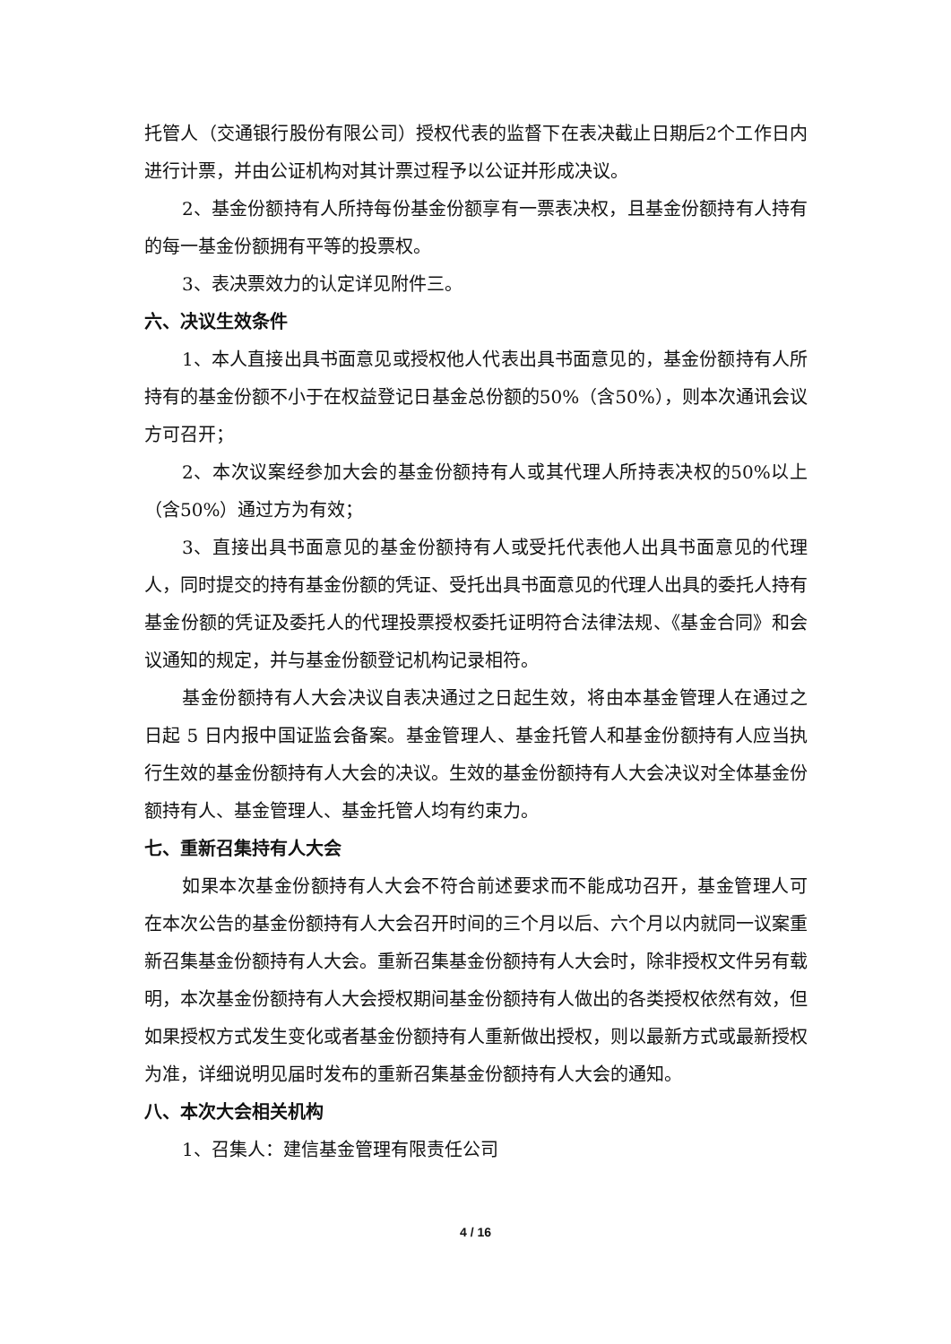托管人（交通银行股份有限公司）授权代表的监督下在表决截止日期后2个工作日内进行计票，并由公证机构对其计票过程予以公证并形成决议。
2、基金份额持有人所持每份基金份额享有一票表决权，且基金份额持有人持有的每一基金份额拥有平等的投票权。
3、表决票效力的认定详见附件三。
六、决议生效条件
1、本人直接出具书面意见或授权他人代表出具书面意见的，基金份额持有人所持有的基金份额不小于在权益登记日基金总份额的50%（含50%），则本次通讯会议方可召开；
2、本次议案经参加大会的基金份额持有人或其代理人所持表决权的50%以上（含50%）通过方为有效；
3、直接出具书面意见的基金份额持有人或受托代表他人出具书面意见的代理人，同时提交的持有基金份额的凭证、受托出具书面意见的代理人出具的委托人持有基金份额的凭证及委托人的代理投票授权委托证明符合法律法规、《基金合同》和会议通知的规定，并与基金份额登记机构记录相符。
基金份额持有人大会决议自表决通过之日起生效，将由本基金管理人在通过之日起 5 日内报中国证监会备案。基金管理人、基金托管人和基金份额持有人应当执行生效的基金份额持有人大会的决议。生效的基金份额持有人大会决议对全体基金份额持有人、基金管理人、基金托管人均有约束力。
七、重新召集持有人大会
如果本次基金份额持有人大会不符合前述要求而不能成功召开，基金管理人可在本次公告的基金份额持有人大会召开时间的三个月以后、六个月以内就同一议案重新召集基金份额持有人大会。重新召集基金份额持有人大会时，除非授权文件另有载明，本次基金份额持有人大会授权期间基金份额持有人做出的各类授权依然有效，但如果授权方式发生变化或者基金份额持有人重新做出授权，则以最新方式或最新授权为准，详细说明见届时发布的重新召集基金份额持有人大会的通知。
八、本次大会相关机构
1、召集人：建信基金管理有限责任公司
4 / 16